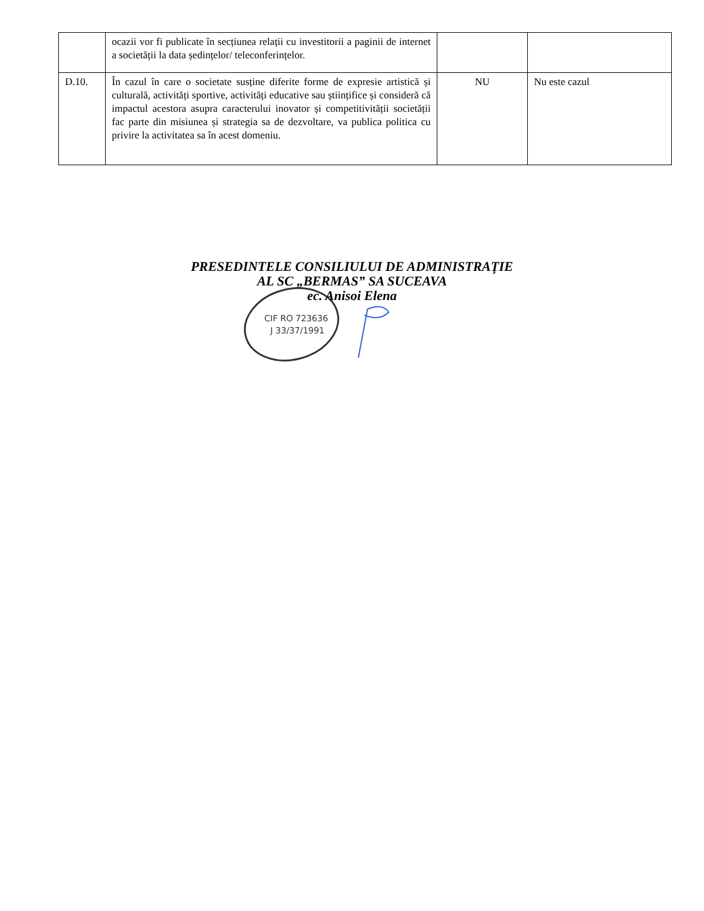| | ocazii vor fi publicate în secțiunea relații cu investitorii a paginii de internet a societății la data ședințelor/ teleconferințelor. | | |
| D.10. | În cazul în care o societate susține diferite forme de expresie artistică și culturală, activități sportive, activități educative sau științifice și consideră că impactul acestora asupra caracterului inovator și competitivității societății fac parte din misiunea și strategia sa de dezvoltare, va publica politica cu privire la activitatea sa în acest domeniu. | NU | Nu este cazul |
PRESEDINTELE CONSILIULUI DE ADMINISTRAŢIE
AL SC „BERMAS” SA SUCEAVA
ec. Anisoi Elena
CIF RO 723636
J 33/37/1991